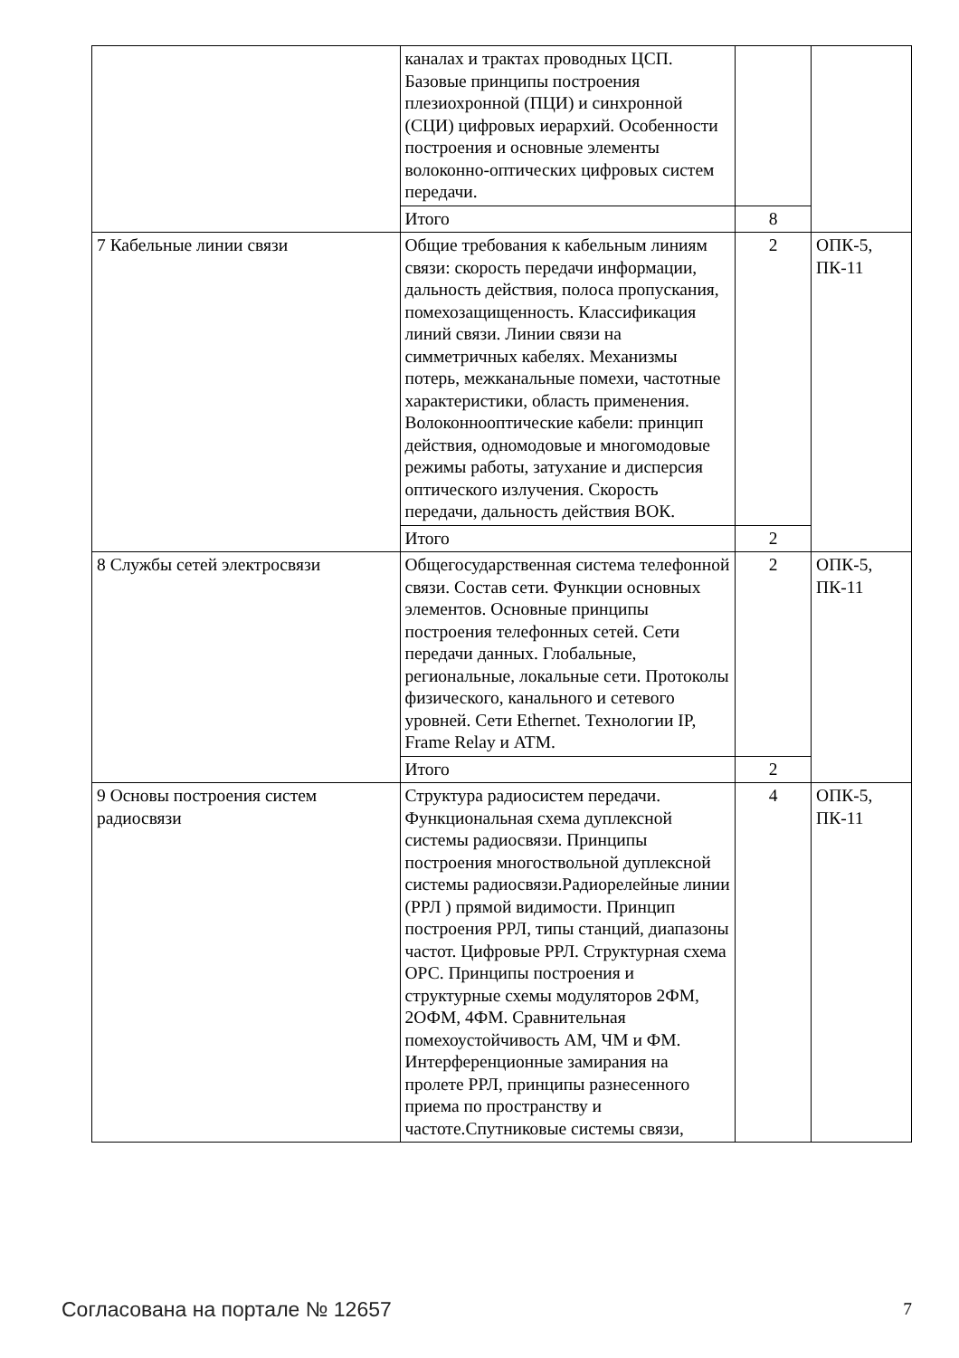| | каналах и трактах проводных ЦСП. Базовые принципы построения плезиохронной (ПЦИ) и синхронной (СЦИ) цифровых иерархий. Особенности построения и основные элементы волоконно-оптических цифровых систем передачи. | | |
| | Итого | 8 | |
| 7 Кабельные линии связи | Общие требования к кабельным линиям связи: скорость передачи информации, дальность действия, полоса пропускания, помехозащищенность. Классификация линий связи. Линии связи на симметричных кабелях. Механизмы потерь, межканальные помехи, частотные характеристики, область применения. Волоконнооптические кабели: принцип действия, одномодовые и многомодовые режимы работы, затухание и дисперсия оптического излучения. Скорость передачи, дальность действия ВОК. | 2 | ОПК-5, ПК-11 |
| | Итого | 2 | |
| 8 Службы сетей электросвязи | Общегосударственная система телефонной связи. Состав сети. Функции основных элементов. Основные принципы построения телефонных сетей. Сети передачи данных. Глобальные, региональные, локальные сети. Протоколы физического, канального и сетевого уровней. Сети Ethernet. Технологии IP, Frame Relay и ATM. | 2 | ОПК-5, ПК-11 |
| | Итого | 2 | |
| 9 Основы построения систем радиосвязи | Структура радиосистем передачи. Функциональная схема дуплексной системы радиосвязи. Принципы построения многоствольной дуплексной системы радиосвязи.Радиорелейные линии (РРЛ ) прямой видимости. Принцип построения РРЛ, типы станций, диапазоны частот. Цифровые РРЛ. Структурная схема ОРС. Принципы построения и структурные схемы модуляторов 2ФМ, 2ОФМ, 4ФМ. Сравнительная помехоустойчивость АМ, ЧМ и ФМ. Интерференционные замирания на пролете РРЛ, принципы разнесенного приема по пространству и частоте.Спутниковые системы связи, | 4 | ОПК-5, ПК-11 |
Согласована на портале № 12657 7